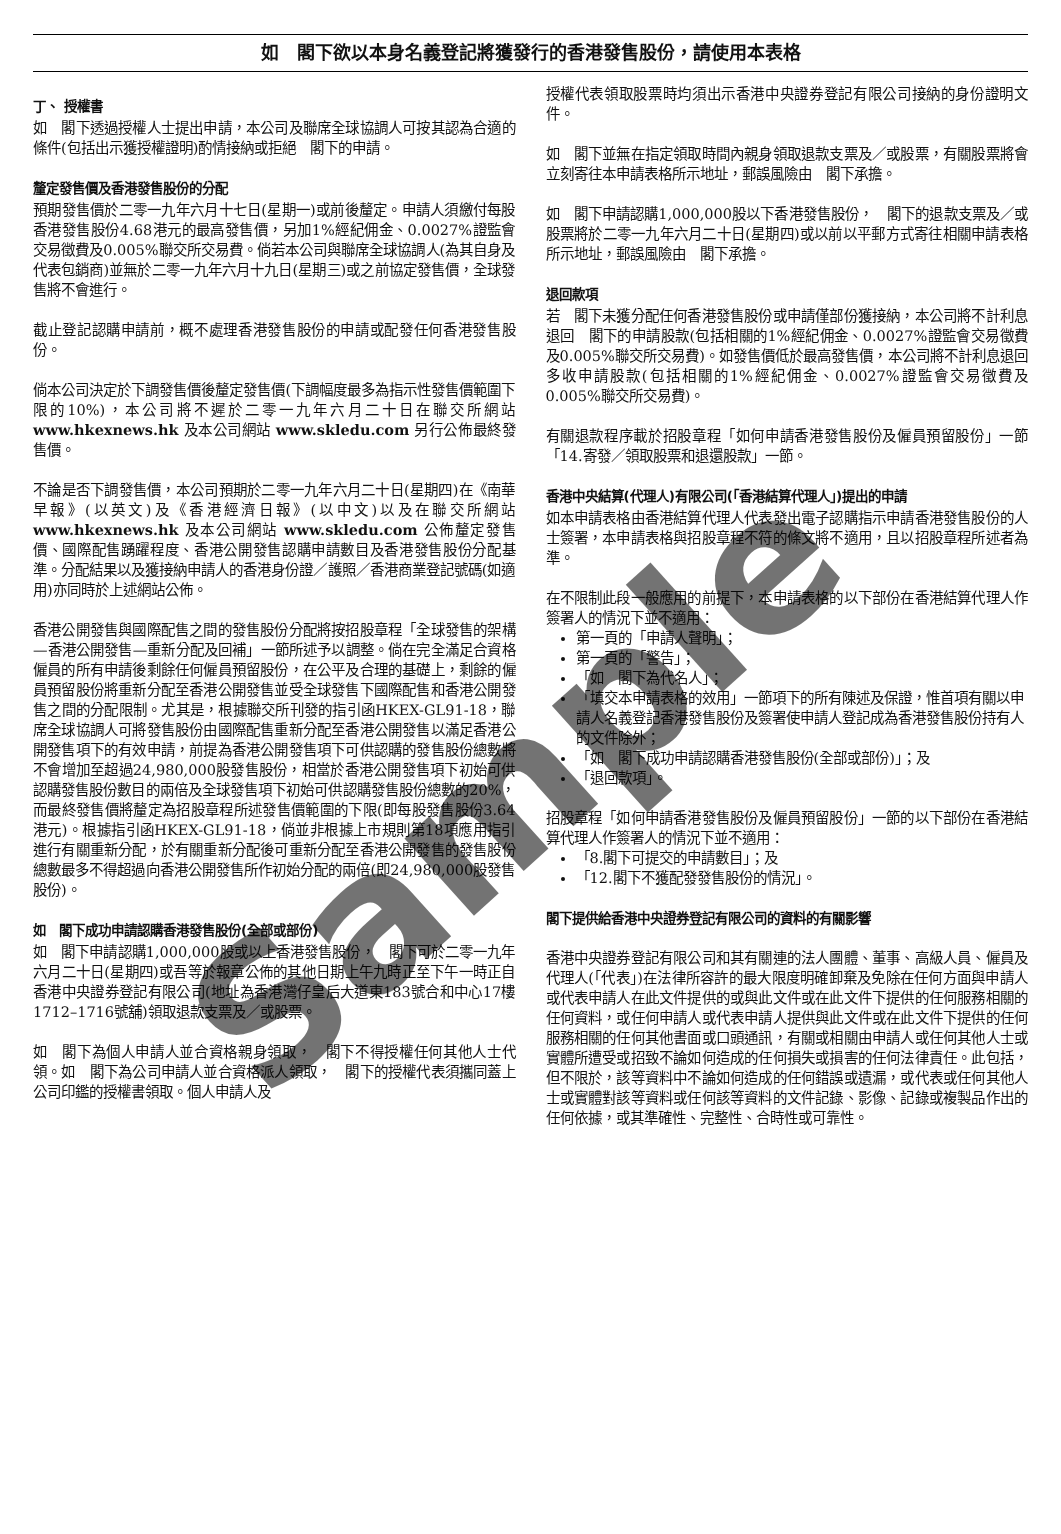如　閣下欲以本身名義登記將獲發行的香港發售股份，請使用本表格
丁、 授權書
如　閣下透過授權人士提出申請，本公司及聯席全球協調人可按其認為合適的條件(包括出示獲授權證明)酌情接納或拒絕　閣下的申請。
釐定發售價及香港發售股份的分配
預期發售價於二零一九年六月十七日(星期一)或前後釐定。申請人須繳付每股香港發售股份4.68港元的最高發售價，另加1%經紀佣金、0.0027%證監會交易徵費及0.005%聯交所交易費。倘若本公司與聯席全球協調人(為其自身及代表包銷商)並無於二零一九年六月十九日(星期三)或之前協定發售價，全球發售將不會進行。
截止登記認購申請前，概不處理香港發售股份的申請或配發任何香港發售股份。
倘本公司決定於下調發售價後釐定發售價(下調幅度最多為指示性發售價範圍下限的10%)，本公司將不遲於二零一九年六月二十日在聯交所網站 www.hkexnews.hk 及本公司網站 www.skledu.com 另行公佈最終發售價。
不論是否下調發售價，本公司預期於二零一九年六月二十日(星期四)在《南華早報》(以英文)及《香港經濟日報》(以中文)以及在聯交所網站 www.hkexnews.hk 及本公司網站 www.skledu.com 公佈釐定發售價、國際配售踴躍程度、香港公開發售認購申請數目及香港發售股份分配基準。分配結果以及獲接納申請人的香港身份證／護照／香港商業登記號碼(如適用)亦同時於上述網站公佈。
香港公開發售與國際配售之間的發售股份分配將按招股章程「全球發售的架構—香港公開發售—重新分配及回補」一節所述予以調整。倘在完全滿足合資格僱員的所有申請後剩餘任何僱員預留股份，在公平及合理的基礎上，剩餘的僱員預留股份將重新分配至香港公開發售並受全球發售下國際配售和香港公開發售之間的分配限制。尤其是，根據聯交所刊發的指引函HKEX-GL91-18，聯席全球協調人可將發售股份由國際配售重新分配至香港公開發售以滿足香港公開發售項下的有效申請，前提為香港公開發售項下可供認購的發售股份總數將不會增加至超過24,980,000股發售股份，相當於香港公開發售項下初始可供認購發售股份數目的兩倍及全球發售項下初始可供認購發售股份總數的20%，而最終發售價將釐定為招股章程所述發售價範圍的下限(即每股發售股份3.64港元)。根據指引函HKEX-GL91-18，倘並非根據上市規則第18項應用指引進行有關重新分配，於有關重新分配後可重新分配至香港公開發售的發售股份總數最多不得超過向香港公開發售所作初始分配的兩倍(即24,980,000股發售股份)。
如　閣下成功申請認購香港發售股份(全部或部份)
如　閣下申請認購1,000,000股或以上香港發售股份，　閣下可於二零一九年六月二十日(星期四)或吾等於報章公佈的其他日期上午九時正至下午一時正自香港中央證券登記有限公司(地址為香港灣仔皇后大道東183號合和中心17樓1712–1716號舖)領取退款支票及／或股票。
如　閣下為個人申請人並合資格親身領取，　閣下不得授權任何其他人士代領。如　閣下為公司申請人並合資格派人領取，　閣下的授權代表須攜同蓋上公司印鑑的授權書領取。個人申請人及
授權代表領取股票時均須出示香港中央證券登記有限公司接納的身份證明文件。
如　閣下並無在指定領取時間內親身領取退款支票及／或股票，有關股票將會立刻寄往本申請表格所示地址，郵誤風險由　閣下承擔。
如　閣下申請認購1,000,000股以下香港發售股份，　閣下的退款支票及／或股票將於二零一九年六月二十日(星期四)或以前以平郵方式寄往相關申請表格所示地址，郵誤風險由　閣下承擔。
退回款項
若　閣下未獲分配任何香港發售股份或申請僅部份獲接納，本公司將不計利息退回　閣下的申請股款(包括相關的1%經紀佣金、0.0027%證監會交易徵費及0.005%聯交所交易費)。如發售價低於最高發售價，本公司將不計利息退回多收申請股款(包括相關的1%經紀佣金、0.0027%證監會交易徵費及0.005%聯交所交易費)。
有關退款程序載於招股章程「如何申請香港發售股份及僱員預留股份」一節「14.寄發／領取股票和退還股款」一節。
香港中央結算(代理人)有限公司(「香港結算代理人」)提出的申請
如本申請表格由香港結算代理人代表發出電子認購指示申請香港發售股份的人士簽署，本申請表格與招股章程不符的條文將不適用，且以招股章程所述者為準。
在不限制此段一般應用的前提下，本申請表格的以下部份在香港結算代理人作簽署人的情況下並不適用：
第一頁的「申請人聲明」；
第一頁的「警告」；
「如　閣下為代名人」；
「填交本申請表格的效用」一節項下的所有陳述及保證，惟首項有關以申請人名義登記香港發售股份及簽署使申請人登記成為香港發售股份持有人的文件除外；
「如　閣下成功申請認購香港發售股份(全部或部份)」；及
「退回款項」。
招股章程「如何申請香港發售股份及僱員預留股份」一節的以下部份在香港結算代理人作簽署人的情況下並不適用：
「8.閣下可提交的申請數目」；及
「12.閣下不獲配發發售股份的情況」。
閣下提供給香港中央證券登記有限公司的資料的有關影響
香港中央證券登記有限公司和其有關連的法人團體、董事、高級人員、僱員及代理人(「代表」)在法律所容許的最大限度明確卸棄及免除在任何方面與申請人或代表申請人在此文件提供的或與此文件或在此文件下提供的任何服務相關的任何資料，或任何申請人或代表申請人提供與此文件或在此文件下提供的任何服務相關的任何其他書面或口頭通訊，有關或相關由申請人或任何其他人士或實體所遭受或招致不論如何造成的任何損失或損害的任何法律責任。此包括，但不限於，該等資料中不論如何造成的任何錯誤或遺漏，或代表或任何其他人士或實體對該等資料或任何該等資料的文件記錄、影像、記錄或複製品作出的任何依據，或其準確性、完整性、合時性或可靠性。
Sample